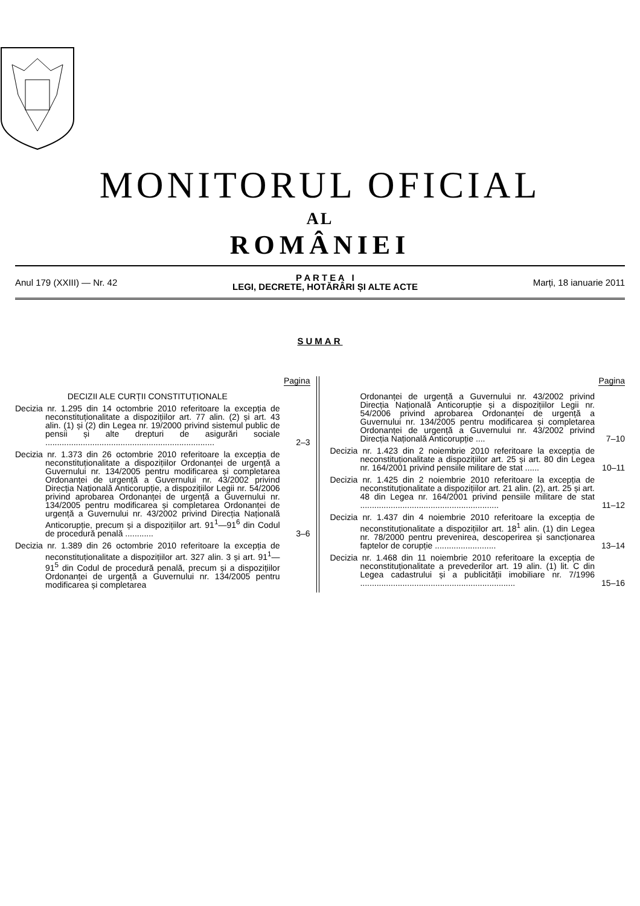MONITORUL OFICIAL
AL
ROMÂNIEI
Anul 179 (XXIII) — Nr. 42
P A R T E A I
LEGI, DECRETE, HOTĂRÂRI ȘI ALTE ACTE
Marți, 18 ianuarie 2011
SUMAR
Pagina
DECIZII ALE CURȚII CONSTITUȚIONALE
Decizia nr. 1.295 din 14 octombrie 2010 referitoare la excepția de neconstituționalitate a dispozițiilor art. 77 alin. (2) și art. 43 alin. (1) și (2) din Legea nr. 19/2000 privind sistemul public de pensii și alte drepturi de asigurări sociale ........................................................................
2–3
Decizia nr. 1.373 din 26 octombrie 2010 referitoare la excepția de neconstituționalitate a dispozițiilor Ordonanței de urgență a Guvernului nr. 134/2005 pentru modificarea și completarea Ordonanței de urgență a Guvernului nr. 43/2002 privind Direcția Națională Anticorupție, a dispozițiilor Legii nr. 54/2006 privind aprobarea Ordonanței de urgență a Guvernului nr. 134/2005 pentru modificarea și completarea Ordonanței de urgență a Guvernului nr. 43/2002 privind Direcția Națională Anticorupție, precum și a dispozițiilor art. 91<sup>1</sup>—91<sup>6</sup> din Codul de procedură penală ............
3–6
Decizia nr. 1.389 din 26 octombrie 2010 referitoare la excepția de neconstituționalitate a dispozițiilor art. 327 alin. 3 și art. 91<sup>1</sup>—91<sup>5</sup> din Codul de procedură penală, precum și a dispozițiilor Ordonanței de urgență a Guvernului nr. 134/2005 pentru modificarea și completarea
Pagina
Ordonanței de urgență a Guvernului nr. 43/2002 privind Direcția Națională Anticorupție și a dispozițiilor Legii nr. 54/2006 privind aprobarea Ordonanței de urgență a Guvernului nr. 134/2005 pentru modificarea și completarea Ordonanței de urgență a Guvernului nr. 43/2002 privind Direcția Națională Anticorupție ....
7–10
Decizia nr. 1.423 din 2 noiembrie 2010 referitoare la excepția de neconstituționalitate a dispozițiilor art. 25 și art. 80 din Legea nr. 164/2001 privind pensiile militare de stat ......
10–11
Decizia nr. 1.425 din 2 noiembrie 2010 referitoare la excepția de neconstituționalitate a dispozițiilor art. 21 alin. (2), art. 25 și art. 48 din Legea nr. 164/2001 privind pensiile militare de stat ...........................................................
11–12
Decizia nr. 1.437 din 4 noiembrie 2010 referitoare la excepția de neconstituționalitate a dispozițiilor art. 18<sup>1</sup> alin. (1) din Legea nr. 78/2000 pentru prevenirea, descoperirea și sancționarea faptelor de corupție ..........................
13–14
Decizia nr. 1.468 din 11 noiembrie 2010 referitoare la excepția de neconstituționalitate a prevederilor art. 19 alin. (1) lit. C din Legea cadastrului și a publicității imobiliare nr. 7/1996 ..................................................................
15–16